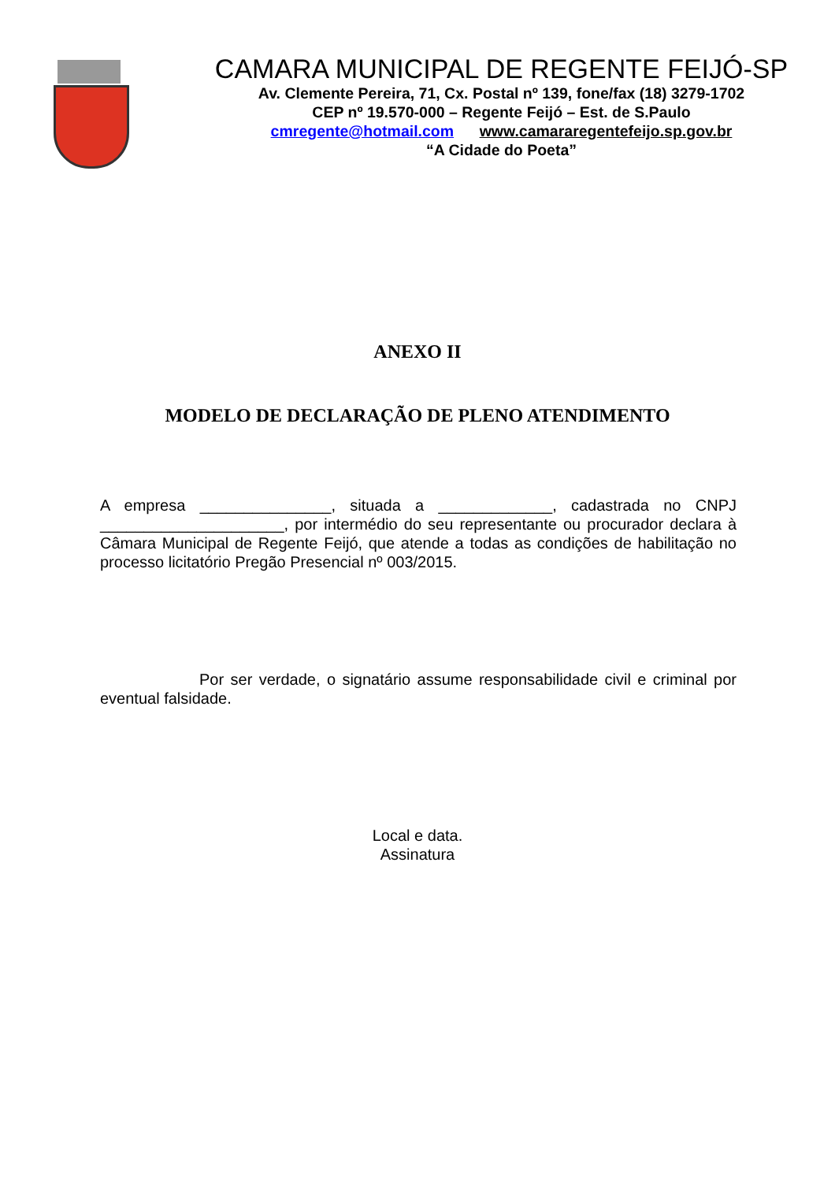CAMARA MUNICIPAL DE REGENTE FEIJÓ-SP
Av. Clemente Pereira, 71, Cx. Postal nº 139, fone/fax (18) 3279-1702
CEP nº 19.570-000 – Regente Feijó – Est. de S.Paulo
cmregente@hotmail.com www.camararegentefeijo.sp.gov.br
“A Cidade do Poeta”
ANEXO II
MODELO DE DECLARAÇÃO DE PLENO ATENDIMENTO
A empresa _______________, situada a _____________, cadastrada no CNPJ _____________________, por intermédio do seu representante ou procurador declara à Câmara Municipal de Regente Feijó, que atende a todas as condições de habilitação no processo licitatório Pregão Presencial nº 003/2015.
Por ser verdade, o signatário assume responsabilidade civil e criminal por eventual falsidade.
Local e data.
Assinatura